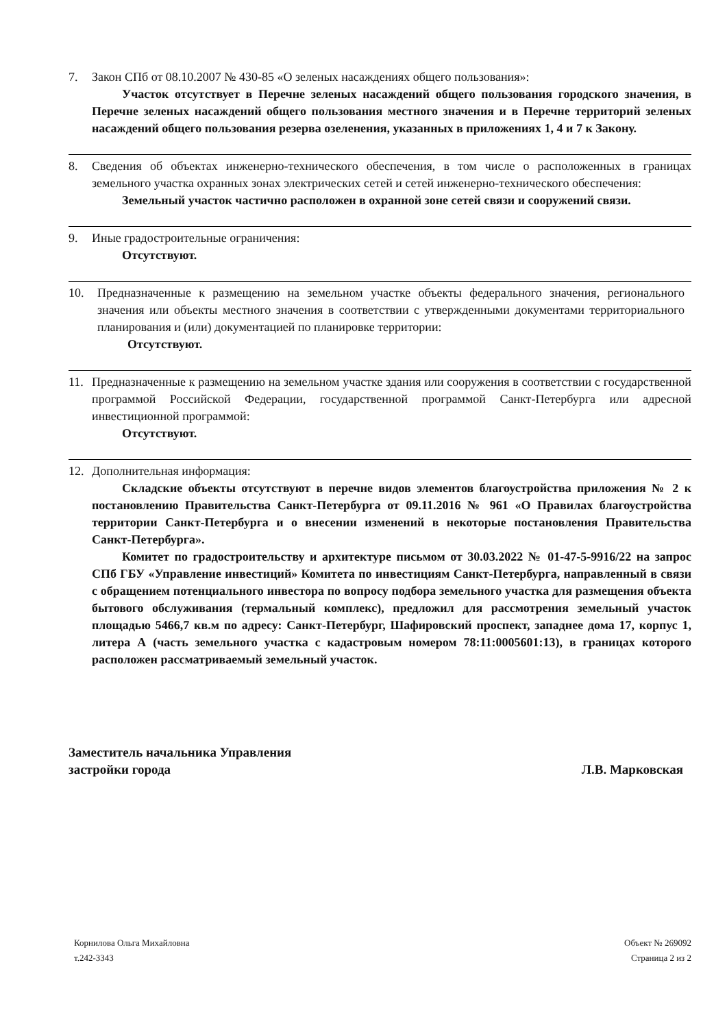7. Закон СПб от 08.10.2007 № 430-85 «О зеленых насаждениях общего пользования»:
Участок отсутствует в Перечне зеленых насаждений общего пользования городского значения, в Перечне зеленых насаждений общего пользования местного значения и в Перечне территорий зеленых насаждений общего пользования резерва озеленения, указанных в приложениях 1, 4 и 7 к Закону.
8. Сведения об объектах инженерно-технического обеспечения, в том числе о расположенных в границах земельного участка охранных зонах электрических сетей и сетей инженерно-технического обеспечения:
Земельный участок частично расположен в охранной зоне сетей связи и сооружений связи.
9. Иные градостроительные ограничения:
Отсутствуют.
10. Предназначенные к размещению на земельном участке объекты федерального значения, регионального значения или объекты местного значения в соответствии с утвержденными документами территориального планирования и (или) документацией по планировке территории:
Отсутствуют.
11. Предназначенные к размещению на земельном участке здания или сооружения в соответствии с государственной программой Российской Федерации, государственной программой Санкт-Петербурга или адресной инвестиционной программой:
Отсутствуют.
12. Дополнительная информация:
Складские объекты отсутствуют в перечне видов элементов благоустройства приложения № 2 к постановлению Правительства Санкт-Петербурга от 09.11.2016 № 961 «О Правилах благоустройства территории Санкт-Петербурга и о внесении изменений в некоторые постановления Правительства Санкт-Петербурга».
Комитет по градостроительству и архитектуре письмом от 30.03.2022 № 01-47-5-9916/22 на запрос СПб ГБУ «Управление инвестиций» Комитета по инвестициям Санкт-Петербурга, направленный в связи с обращением потенциального инвестора по вопросу подбора земельного участка для размещения объекта бытового обслуживания (термальный комплекс), предложил для рассмотрения земельный участок площадью 5466,7 кв.м по адресу: Санкт-Петербург, Шафировский проспект, западнее дома 17, корпус 1, литера А (часть земельного участка с кадастровым номером 78:11:0005601:13), в границах которого расположен рассматриваемый земельный участок.
Заместитель начальника Управления
застройки города
Л.В. Марковская
Корнилова Ольга Михайловна
т.242-3343
Объект № 269092
Страница 2 из 2